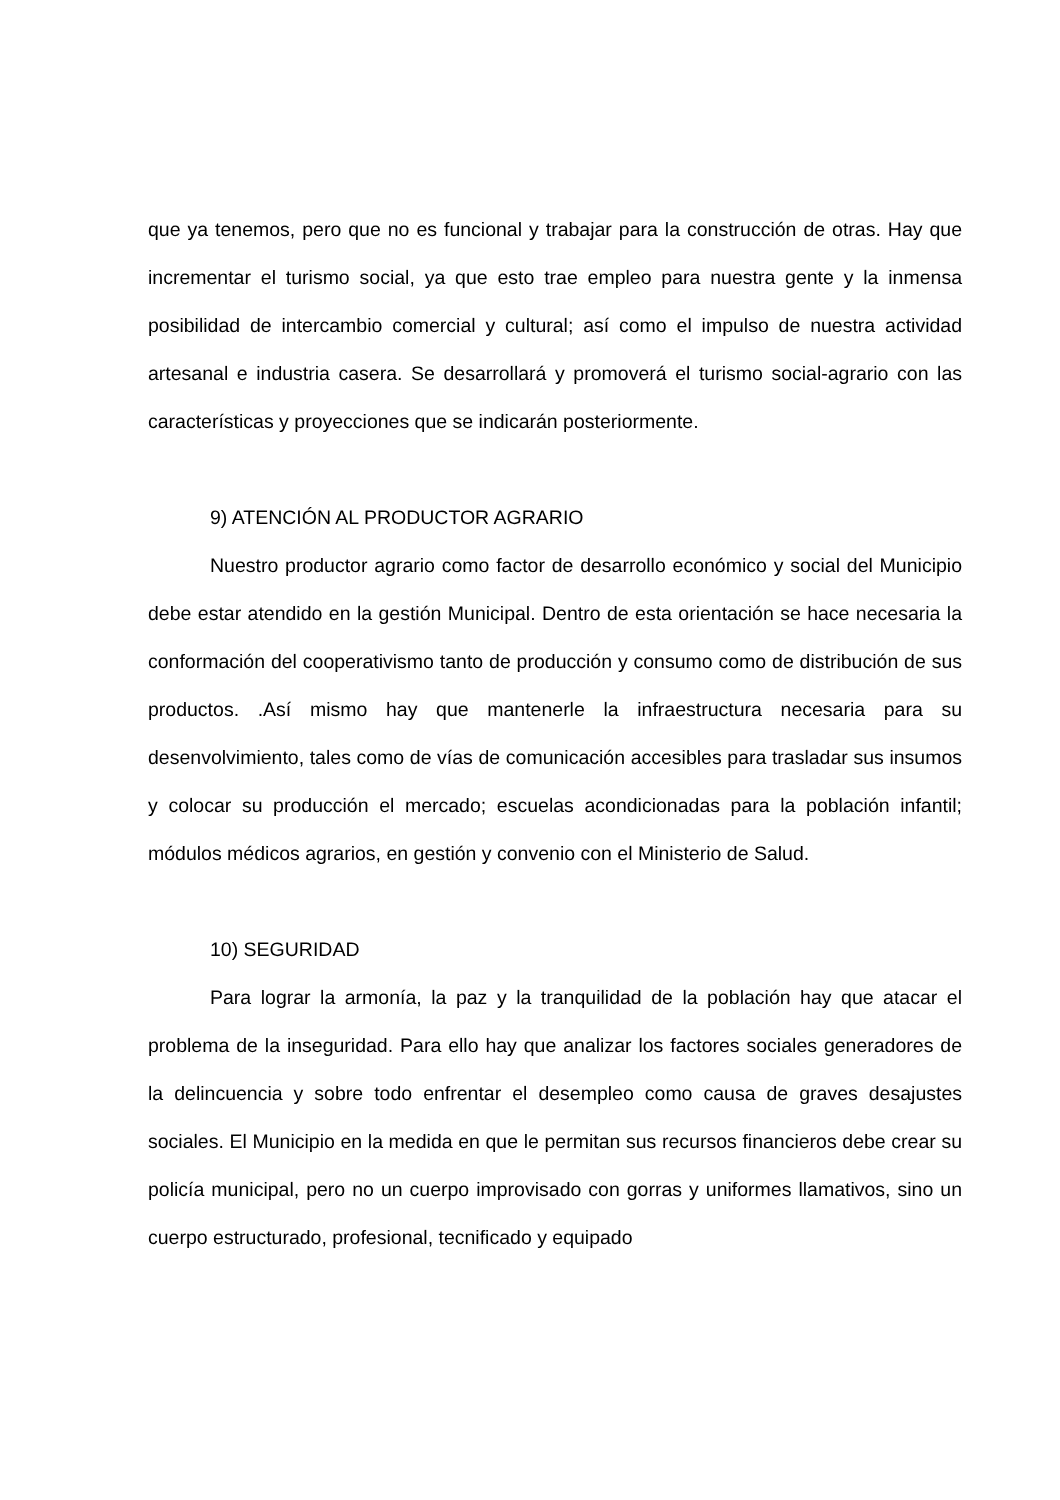que ya tenemos, pero que no es funcional y trabajar para la construcción de otras. Hay que incrementar el turismo social, ya que esto trae empleo para nuestra gente y la inmensa posibilidad de intercambio comercial y cultural; así como el impulso de nuestra actividad artesanal e industria casera. Se desarrollará y promoverá el turismo social-agrario con las características y proyecciones que se indicarán posteriormente.
9) ATENCIÓN AL PRODUCTOR AGRARIO
Nuestro productor agrario como factor de desarrollo económico y social del Municipio debe estar atendido en la gestión Municipal. Dentro de esta orientación se hace necesaria la conformación del cooperativismo tanto de producción y consumo como de distribución de sus productos. .Así mismo hay que mantenerle la infraestructura necesaria para su desenvolvimiento, tales como de vías de comunicación accesibles para trasladar sus insumos y colocar su producción el mercado; escuelas acondicionadas para la población infantil; módulos médicos agrarios, en gestión y convenio con el Ministerio de Salud.
10) SEGURIDAD
Para lograr la armonía, la paz y la tranquilidad de la población hay que atacar el problema de la inseguridad. Para ello hay que analizar los factores sociales generadores de la delincuencia y sobre todo enfrentar el desempleo como causa de graves desajustes sociales. El Municipio en la medida en que le permitan sus recursos financieros debe crear su policía municipal, pero no un cuerpo improvisado con gorras y uniformes llamativos, sino un cuerpo estructurado, profesional, tecnificado y equipado